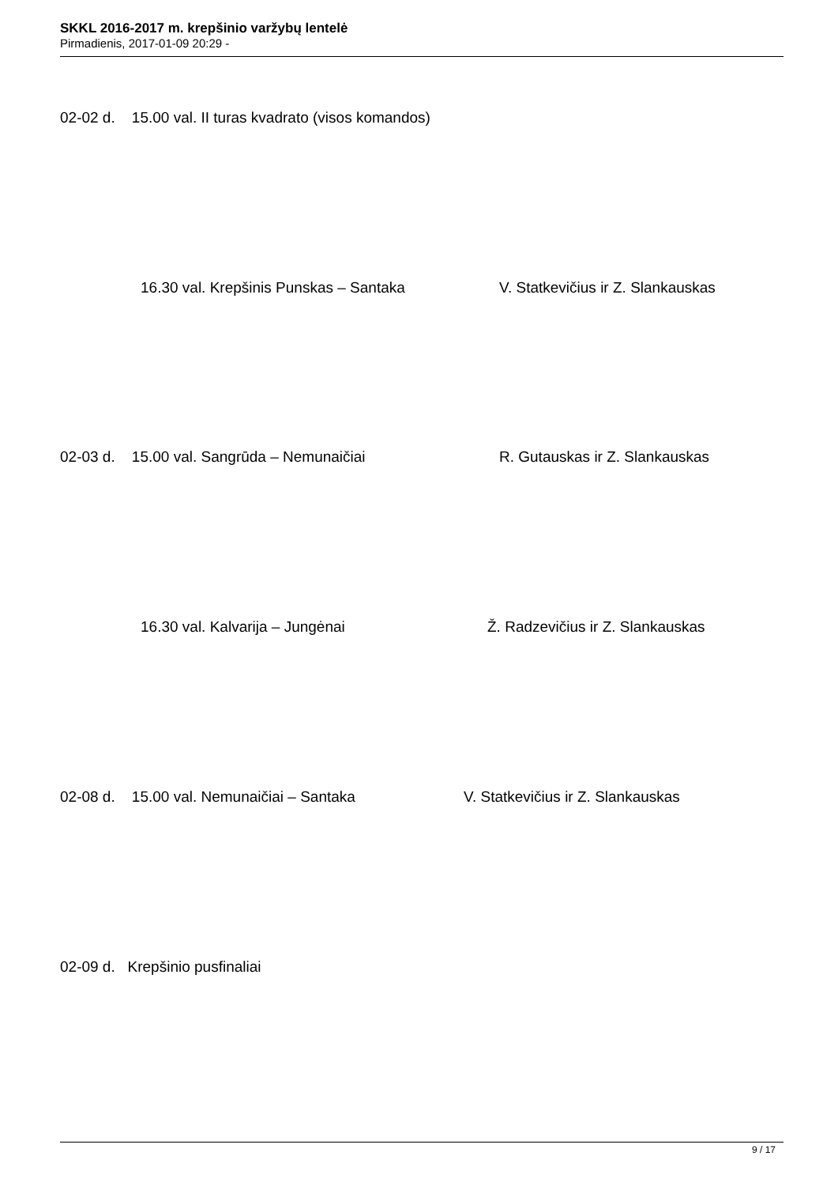SKKL 2016-2017 m. krepšinio varžybų lentelė
Pirmadienis, 2017-01-09 20:29 -
02-02 d. 15.00 val. II turas kvadrato (visos komandos)
16.30 val. Krepšinis Punskas – Santaka
V. Statkevičius ir Z. Slankauskas
02-03 d. 15.00 val. Sangrūda – Nemunaičiai
R. Gutauskas ir Z. Slankauskas
16.30 val. Kalvarija – Jungėnai
Ž. Radzevičius ir Z. Slankauskas
02-08 d. 15.00 val. Nemunaičiai – Santaka
V. Statkevičius ir Z. Slankauskas
02-09 d. Krepšinio pusfinaliai
9 / 17